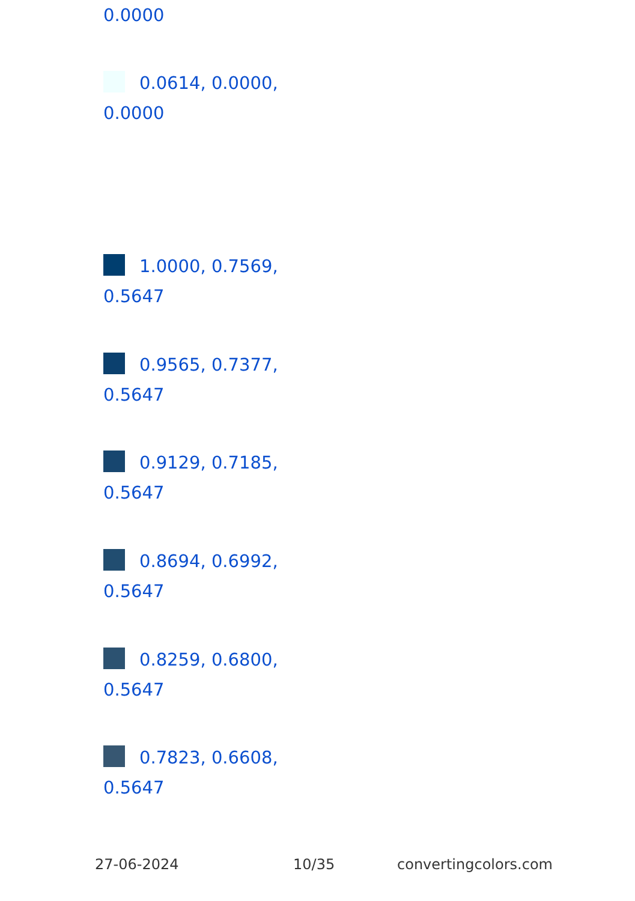0.0000
0.0614, 0.0000, 0.0000
1.0000, 0.7569, 0.5647
0.9565, 0.7377, 0.5647
0.9129, 0.7185, 0.5647
0.8694, 0.6992, 0.5647
0.8259, 0.6800, 0.5647
0.7823, 0.6608, 0.5647
27-06-2024 10/35 convertingcolors.com